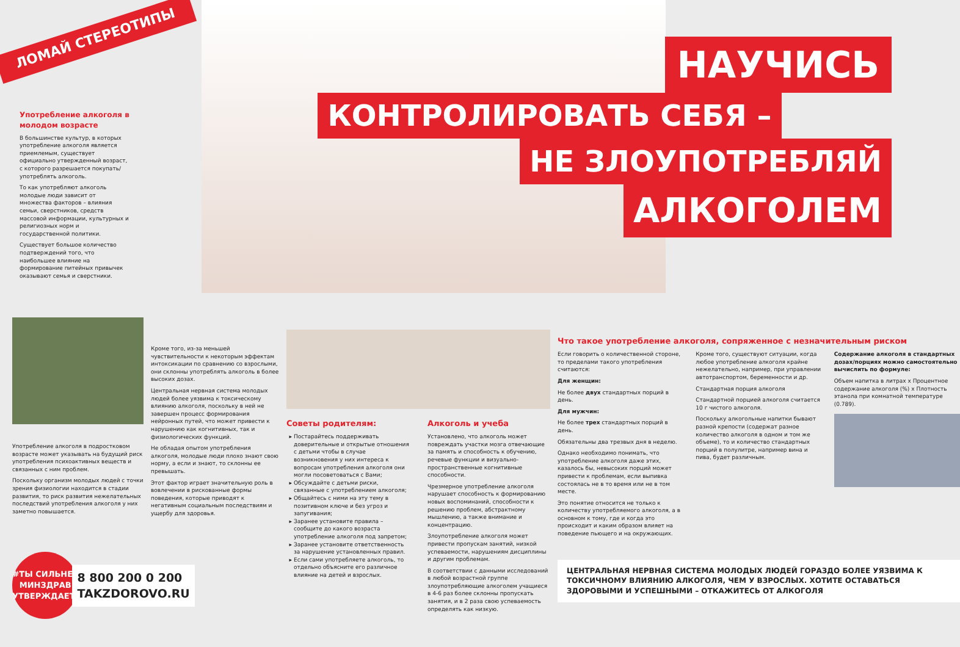ЛОМАЙ СТЕРЕОТИПЫ
НАУЧИСЬ
КОНТРОЛИРОВАТЬ СЕБЯ –
НЕ ЗЛОУПОТРЕБЛЯЙ
АЛКОГОЛЕМ
Употребление алкоголя в молодом возрасте
В большинстве культур, в которых употребление алкоголя является приемлемым, существует официально утвержденный возраст, с которого разрешается покупать/ употреблять алкоголь.
То как употребляют алкоголь молодые люди зависит от множества факторов – влияния семьи, сверстников, средств массовой информации, культурных и религиозных норм и государственной политики.
Существует большое количество подтверждений того, что наибольшее влияние на формирование питейных привычек оказывают семья и сверстники.
Употребление алкоголя в подростковом возрасте может указывать на будущий риск употребления психоактивных веществ и связанных с ним проблем.
Поскольку организм молодых людей с точки зрения физиологии находится в стадии развития, то риск развития нежелательных последствий употребления алкоголя у них заметно повышается.
#ТЫ СИЛЬНЕЕ МИНЗДРАВ УТВЕРЖДАЕТ!
8 800 200 0 200
TAKZDOROVO.RU
Кроме того, из-за меньшей чувствительности к некоторым эффектам интоксикации по сравнению со взрослыми, они склонны употреблять алкоголь в более высоких дозах.
Центральная нервная система молодых людей более уязвима к токсическому влиянию алкоголя, поскольку в ней не завершен процесс формирования нейронных путей, что может привести к нарушению как когнитивных, так и физиологических функций.
Не обладая опытом употребления алкоголя, молодые люди плохо знают свою норму, а если и знают, то склонны ее превышать.
Этот фактор играет значительную роль в вовлечении в рискованные формы поведения, которые приводят к негативным социальным последствиям и ущербу для здоровья.
Советы родителям:
Постарайтесь поддерживать доверительные и открытые отношения с детьми чтобы в случае возникновения у них интереса к вопросам употребления алкоголя они могли посоветоваться с Вами;
Обсуждайте с детьми риски, связанные с употреблением алкоголя;
Общайтесь с ними на эту тему в позитивном ключе и без угроз и запугивания;
Заранее установите правила – сообщите до какого возраста употребление алкоголя под запретом;
Заранее установите ответственность за нарушение установленных правил.
Если сами употребляете алкоголь, то отдельно объясните его различное влияние на детей и взрослых.
Алкоголь и учеба
Установлено, что алкоголь может повреждать участки мозга отвечающие за память и способность к обучению, речевые функции и визуально-пространственные когнитивные способности.
Чрезмерное употребление алкоголя нарушает способность к формированию новых воспоминаний, способности к решению проблем, абстрактному мышлению, а также внимание и концентрацию.
Злоупотребление алкоголя может привести пропускам занятий, низкой успеваемости, нарушениям дисциплины и другим проблемам.
В соответствии с данными исследований в любой возрастной группе злоупотребляющие алкоголем учащиеся в 4-6 раз более склонны пропускать занятия, и в 2 раза свою успеваемость определять как низкую.
Что такое употребление алкоголя, сопряженное с незначительным риском
Если говорить о количественной стороне, то пределами такого употребления считаются:
Для женщин:
Не более двух стандартных порций в день.
Для мужчин:
Не более трех стандартных порций в день.
Обязательны два трезвых дня в неделю.
Однако необходимо понимать, что употребление алкоголя даже этих, казалось бы, невысоких порций может привести к проблемам, если выпивка состоялась не в то время или не в том месте.
Это понятие относится не только к количеству употребляемого алкоголя, а в основном к тому, где и когда это происходит и каким образом влияет на поведение пьющего и на окружающих.
Кроме того, существуют ситуации, когда любое употребление алкоголя крайне нежелательно, например, при управлении автотранспортом, беременности и др.
Стандартная порция алкоголя
Стандартной порцией алкоголя считается 10 г чистого алкоголя.
Поскольку алкогольные напитки бывают разной крепости (содержат разное количество алкоголя в одном и том же объеме), то и количество стандартных порций в полулитре, например вина и пива, будет различным.
Содержание алкоголя в стандартных дозах/порциях можно самостоятельно вычислить по формуле:
Объем напитка в литрах x Процентное содержание алкоголя (%) x Плотность этанола при комнатной температуре (0.789).
ЦЕНТРАЛЬНАЯ НЕРВНАЯ СИСТЕМА МОЛОДЫХ ЛЮДЕЙ ГОРАЗДО БОЛЕЕ УЯЗВИМА К ТОКСИЧНОМУ ВЛИЯНИЮ АЛКОГОЛЯ, ЧЕМ У ВЗРОСЛЫХ. ХОТИТЕ ОСТАВАТЬСЯ ЗДОРОВЫМИ И УСПЕШНЫМИ – ОТКАЖИТЕСЬ ОТ АЛКОГОЛЯ